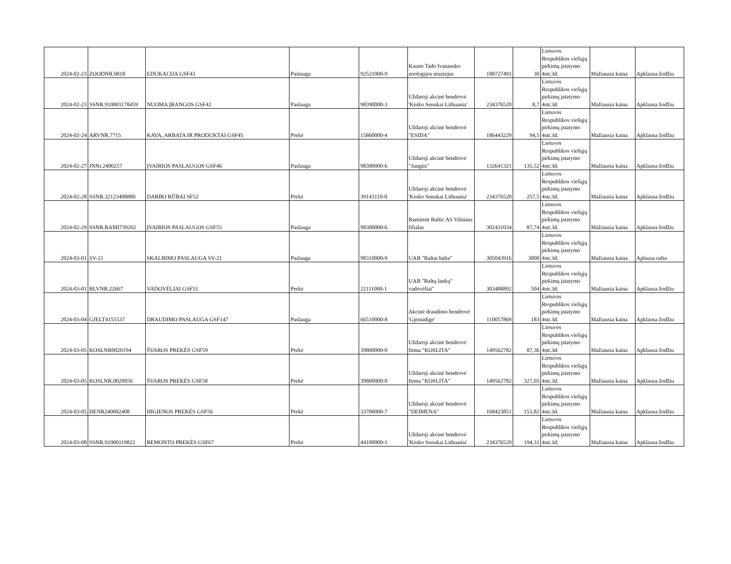| 2024-02-23 | ZOODNR.0818 | EDUKACIJA GSF43 | Paslauga | 92521000-9 | Kauno Tado Ivanausko zoologijos muziejus | 188727491 | 30 | Lietuvos Respublikos viešųjų pirkimų įstatymo 4str.3d. | Mažiausia kaina | Apklausa žodžiu |
| 2024-02-23 | SSNR.910001178459 | NUOMA ĮRANGOS GSF42 | Paslauga | 98390000-3 | Uždaroji akcinė bendrovė 'Kesko Senukai Lithuania' | 234376520 | 8,7 | Lietuvos Respublikos viešųjų pirkimų įstatymo 4str.3d. | Mažiausia kaina | Apklausa žodžiu |
| 2024-02-24 | ARVNR.7715 | KAVA, ARBATA IR PRODUKTAI GSF45 | Prekė | 15860000-4 | Uždaroji akcinė bendrovė "ESIDA" | 186443229 | 94,5 | Lietuvos Respublikos viešųjų pirkimų įstatymo 4str.3d. | Mažiausia kaina | Apklausa žodžiu |
| 2024-02-27 | JNNr.2400257 | ĮVAIRIOS PASLAUGOS GSF46 | Paslauga | 98300000-6 | Uždaroji akcinė bendrovė "Jungtis" | 132641321 | 135,52 | Lietuvos Respublikos viešųjų pirkimų įstatymo 4str.3d. | Mažiausia kaina | Apklausa žodžiu |
| 2024-02-28 | SSNR.32123408880 | DARBO RŪBAI SF52 | Prekė | 39143110-0 | Uždaroji akcinė bendrovė 'Kesko Senukai Lithuania' | 234376520 | 257,5 | Lietuvos Respublikos viešųjų pirkimų įstatymo 4str.3d. | Mažiausia kaina | Apklausa žodžiu |
| 2024-02-29 | SSNR.RAMI739202 | ĮVAIRIOS PASLAUGOS GSF55 | Paslauga | 98300000-6 | Ramirent Baltic AS Vilniaus filialas | 302431034 | 87,74 | Lietuvos Respublikos viešųjų pirkimų įstatymo 4str.3d. | Mažiausia kaina | Apklausa žodžiu |
| 2024-03-01 | SV-21 | SKALBIMO PASLAUGA SV-21 | Paslauga | 98310000-9 | UAB "Baltai balta" | 305043916 | 3000 | Lietuvos Respublikos viešųjų pirkimų įstatymo 4str.3d. | Mažiausia kaina | Aplausa raštu |
| 2024-03-01 | BLVNR.22667 | VADOVĖLIAI GSF51 | Prekė | 22111000-1 | UAB "Baltų lankų" vadovėliai" | 303488892 | 504 | Lietuvos Respublikos viešųjų pirkimų įstatymo 4str.3d. | Mažiausia kaina | Apklausa žodžiu |
| 2024-03-04 | GJELT4155537 | DRAUDIMO PASLAUGA GSF147 | Paslauga | 66510000-8 | Akcinė draudimo bendrovė 'Gjensidige' | 110057869 | 183 | Lietuvos Respublikos viešųjų pirkimų įstatymo 4str.3d. | Mažiausia kaina | Apklausa žodžiu |
| 2024-03-05 | KOSLNR0020194 | ŠVAROS PREKĖS GSF59 | Prekė | 39800000-0 | Uždaroji akcinė bendrovė firma "KOSLITA" | 149562782 | 87,36 | Lietuvos Respublikos viešųjų pirkimų įstatymo 4str.3d. | Mažiausia kaina | Apklausa žodžiu |
| 2024-03-05 | KOSLNR.0020056 | ŠVAROS PREKĖS GSF58 | Prekė | 39800000-0 | Uždaroji akcinė bendrovė firma "KOSLITA" | 149562782 | 327,05 | Lietuvos Respublikos viešųjų pirkimų įstatymo 4str.3d. | Mažiausia kaina | Apklausa žodžiu |
| 2024-03-05 | DENR240002408 | HIGIENOS PREKĖS GSF56 | Prekė | 33700000-7 | Uždaroji akcinė bendrovė "DEIMENA" | 168423851 | 153,82 | Lietuvos Respublikos viešųjų pirkimų įstatymo 4str.3d. | Mažiausia kaina | Apklausa žodžiu |
| 2024-03-08 | SSNR.91000119822 | REMONTO PREKĖS GSF67 | Prekė | 44100000-1 | Uždaroji akcinė bendrovė 'Kesko Senukai Lithuania' | 234376520 | 194,31 | Lietuvos Respublikos viešųjų pirkimų įstatymo 4str.3d. | Mažiausia kaina | Apklausa žodžiu |